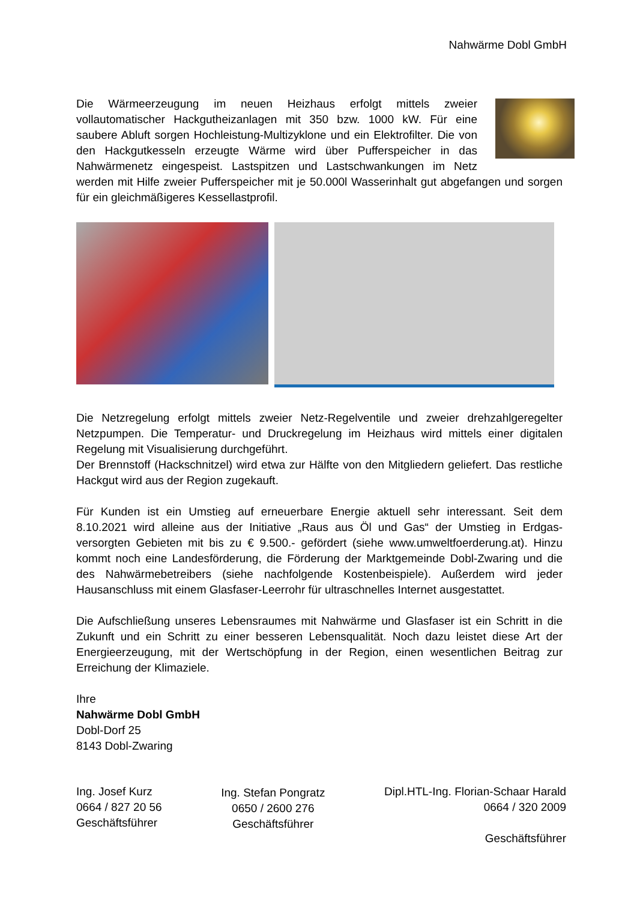Nahwärme Dobl GmbH
Die Wärmeerzeugung im neuen Heizhaus erfolgt mittels zweier vollautomatischer Hackgutheizanlagen mit 350 bzw. 1000 kW. Für eine saubere Abluft sorgen Hochleistung-Multizyklone und ein Elektrofilter. Die von den Hackgutkesseln erzeugte Wärme wird über Pufferspeicher in das Nahwärmenetz eingespeist. Lastspitzen und Lastschwankungen im Netz werden mit Hilfe zweier Pufferspeicher mit je 50.000l Wasserinhalt gut abgefangen und sorgen für ein gleichmäßigeres Kessellastprofil.
Die Netzregelung erfolgt mittels zweier Netz-Regelventile und zweier drehzahlgeregelter Netzpumpen. Die Temperatur- und Druckregelung im Heizhaus wird mittels einer digitalen Regelung mit Visualisierung durchgeführt.
Der Brennstoff (Hackschnitzel) wird etwa zur Hälfte von den Mitgliedern geliefert. Das restliche Hackgut wird aus der Region zugekauft.
Für Kunden ist ein Umstieg auf erneuerbare Energie aktuell sehr interessant. Seit dem 8.10.2021 wird alleine aus der Initiative „Raus aus Öl und Gas“ der Umstieg in Erdgas-versorgten Gebieten mit bis zu € 9.500.- gefördert (siehe www.umweltfoerderung.at). Hinzu kommt noch eine Landesförderung, die Förderung der Marktgemeinde Dobl-Zwaring und die des Nahwärmebetreibers (siehe nachfolgende Kostenbeispiele). Außerdem wird jeder Hausanschluss mit einem Glasfaser-Leerrohr für ultraschnelles Internet ausgestattet.
Die Aufschließung unseres Lebensraumes mit Nahwärme und Glasfaser ist ein Schritt in die Zukunft und ein Schritt zu einer besseren Lebensqualität. Noch dazu leistet diese Art der Energieerzeugung, mit der Wertschöpfung in der Region, einen wesentlichen Beitrag zur Erreichung der Klimaziele.
Ihre
Nahwärme Dobl GmbH
Dobl-Dorf 25
8143 Dobl-Zwaring
Ing. Josef Kurz
0664 / 827 20 56
Geschäftsführer
Ing. Stefan Pongratz
0650 / 2600 276
Geschäftsführer
Dipl.HTL-Ing. Florian-Schaar Harald
0664 / 320 2009
Geschäftsführer